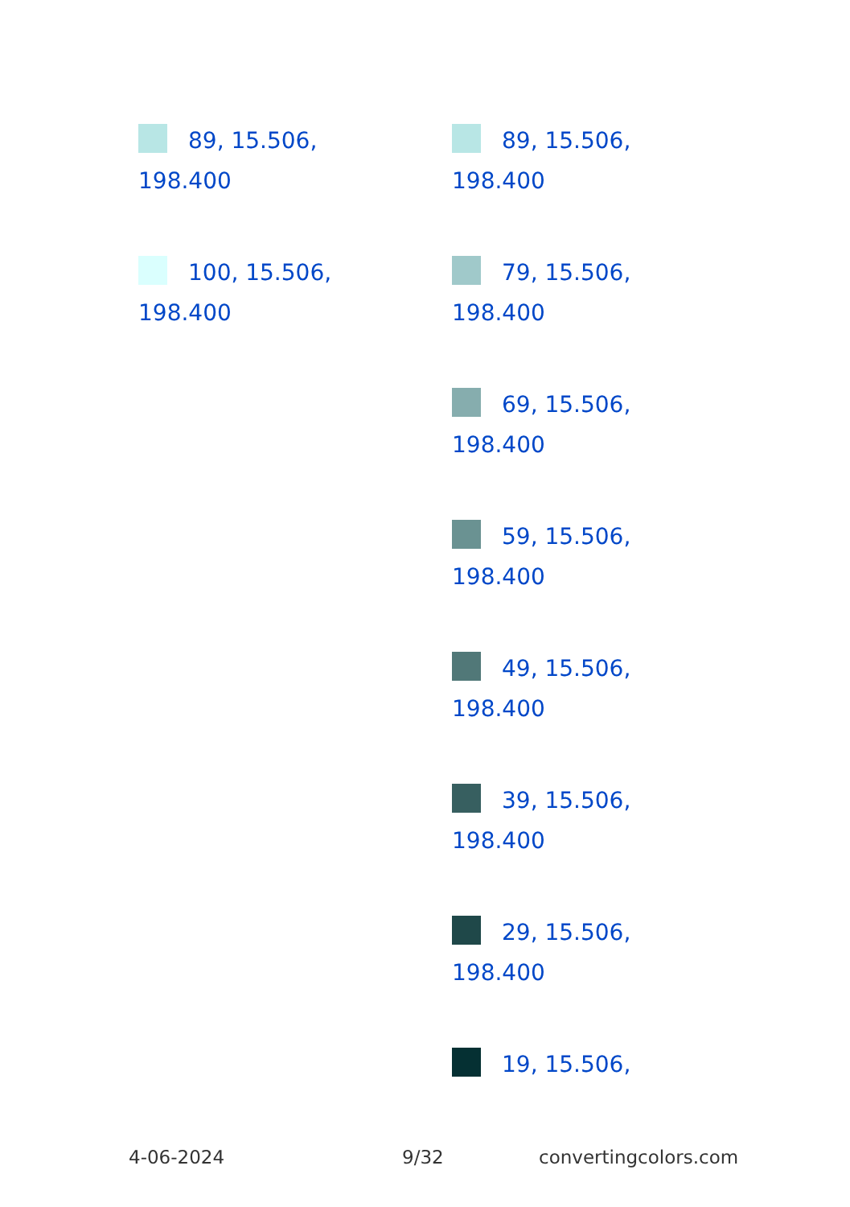89, 15.506, 198.400
100, 15.506, 198.400
89, 15.506, 198.400
79, 15.506, 198.400
69, 15.506, 198.400
59, 15.506, 198.400
49, 15.506, 198.400
39, 15.506, 198.400
29, 15.506, 198.400
19, 15.506,
4-06-2024 9/32 convertingcolors.com